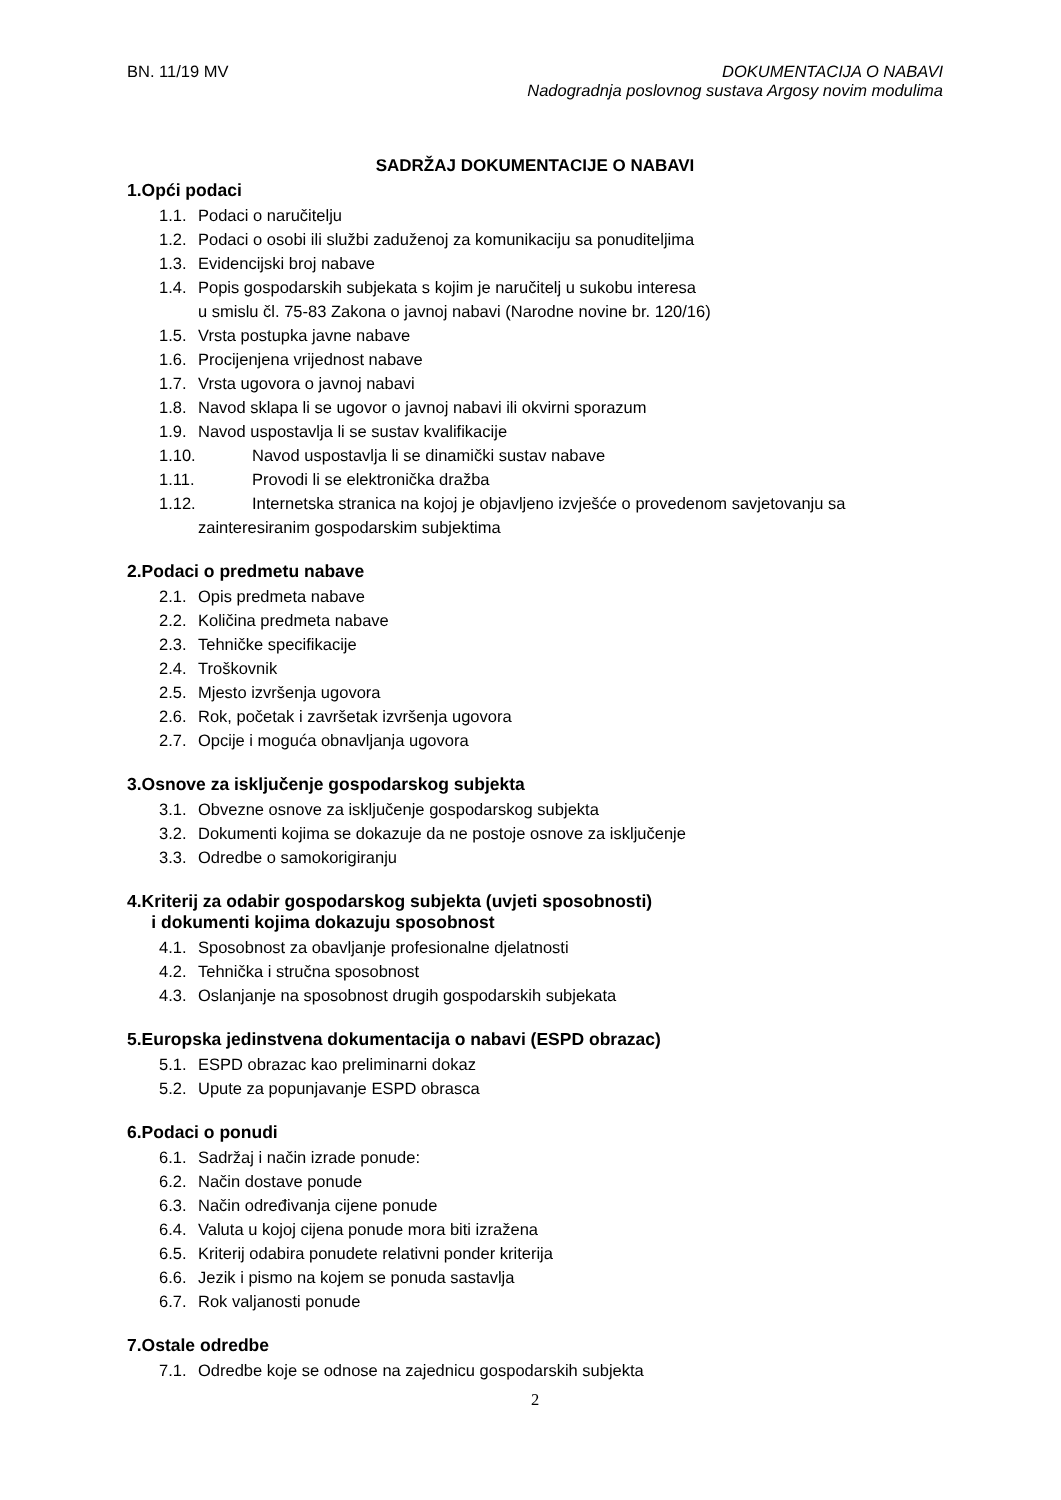BN. 11/19 MV DOKUMENTACIJA O NABAVI
Nadogradnja poslovnog sustava Argosy novim modulima
SADRŽAJ DOKUMENTACIJE O NABAVI
1.Opći podaci
1.1. Podaci o naručitelju
1.2. Podaci o osobi ili službi zaduženoj za komunikaciju sa ponuditeljima
1.3. Evidencijski broj nabave
1.4. Popis gospodarskih subjekata s kojim je naručitelj u sukobu interesa
u smislu čl. 75-83 Zakona o javnoj nabavi (Narodne novine br. 120/16)
1.5. Vrsta postupka javne nabave
1.6. Procijenjena vrijednost nabave
1.7. Vrsta ugovora o javnoj nabavi
1.8. Navod sklapa li se ugovor o javnoj nabavi ili okvirni sporazum
1.9. Navod uspostavlja li se sustav kvalifikacije
1.10. Navod uspostavlja li se dinamički sustav nabave
1.11. Provodi li se elektronička dražba
1.12. Internetska stranica na kojoj je objavljeno izvješće o provedenom savjetovanju sa
zainteresiranim gospodarskim subjektima
2.Podaci o predmetu nabave
2.1. Opis predmeta nabave
2.2. Količina predmeta nabave
2.3. Tehničke specifikacije
2.4. Troškovnik
2.5. Mjesto izvršenja ugovora
2.6. Rok, početak i završetak izvršenja ugovora
2.7. Opcije i moguća obnavljanja ugovora
3.Osnove za isključenje gospodarskog subjekta
3.1. Obvezne osnove za isključenje gospodarskog subjekta
3.2. Dokumenti kojima se dokazuje da ne postoje osnove za isključenje
3.3. Odredbe o samokorigiranju
4.Kriterij za odabir gospodarskog subjekta (uvjeti sposobnosti)
i dokumenti kojima dokazuju sposobnost
4.1. Sposobnost za obavljanje profesionalne djelatnosti
4.2. Tehnička i stručna sposobnost
4.3. Oslanjanje na sposobnost drugih gospodarskih subjekata
5.Europska jedinstvena dokumentacija o nabavi (ESPD obrazac)
5.1. ESPD obrazac kao preliminarni dokaz
5.2. Upute za popunjavanje ESPD obrasca
6.Podaci o ponudi
6.1. Sadržaj i način izrade ponude:
6.2. Način dostave ponude
6.3. Način određivanja cijene ponude
6.4. Valuta u kojoj cijena ponude mora biti izražena
6.5. Kriterij odabira ponudete relativni ponder kriterija
6.6. Jezik i pismo na kojem se ponuda sastavlja
6.7. Rok valjanosti ponude
7.Ostale odredbe
7.1. Odredbe koje se odnose na zajednicu gospodarskih subjekta
2